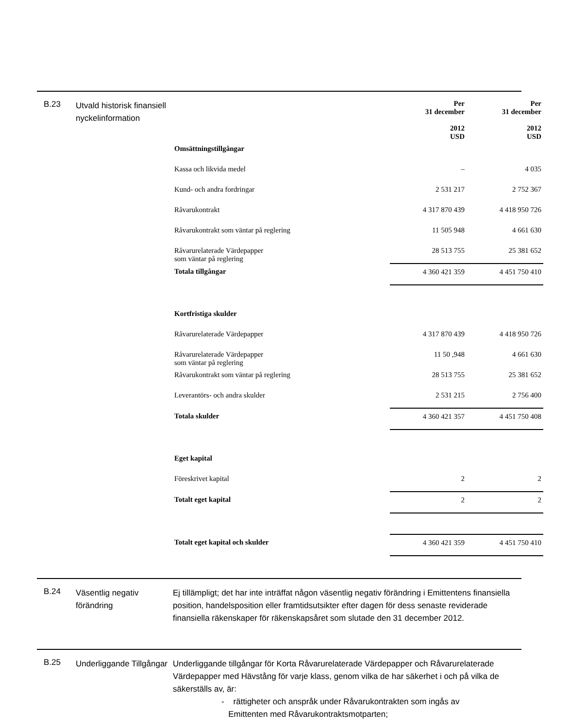B.23
Utvald historisk finansiell nyckelinformation
| | Per 31 december 2012 USD | Per 31 december 2012 USD |
| Omsättningstillgångar | | |
| Kassa och likvida medel | – | 4 035 |
| Kund- och andra fordringar | 2 531 217 | 2 752 367 |
| Råvarukontrakt | 4 317 870 439 | 4 418 950 726 |
| Råvarukontrakt som väntar på reglering | 11 505 948 | 4 661 630 |
| Råvarurelaterade Värdepapper som väntar på reglering | 28 513 755 | 25 381 652 |
| Totala tillgångar | 4 360 421 359 | 4 451 750 410 |
| Kortfristiga skulder | | |
| Råvarurelaterade Värdepapper | 4 317 870 439 | 4 418 950 726 |
| Råvarurelaterade Värdepapper som väntar på reglering | 11 50 ,948 | 4 661 630 |
| Råvarukontrakt som väntar på reglering | 28 513 755 | 25 381 652 |
| Leverantörs- och andra skulder | 2 531 215 | 2 756 400 |
| Totala skulder | 4 360 421 357 | 4 451 750 408 |
| Eget kapital | | |
| Föreskrivet kapital | 2 | 2 |
| Totalt eget kapital | 2 | 2 |
| Totalt eget kapital och skulder | 4 360 421 359 | 4 451 750 410 |
B.24
Väsentlig negativ förändring
Ej tillämpligt; det har inte inträffat någon väsentlig negativ förändring i Emittentens finansiella position, handelsposition eller framtidsutsikter efter dagen för dess senaste reviderade finansiella räkenskaper för räkenskapsåret som slutade den 31 december 2012.
B.25
Underliggande Tillgångar
Underliggande tillgångar för Korta Råvarurelaterade Värdepapper och Råvarurelaterade Värdepapper med Hävstång för varje klass, genom vilka de har säkerhet i och på vilka de säkerställs av, är:
- rättigheter och anspråk under Råvarukontrakten som ingås av
Emittenten med Råvarukontraktsmotparten;